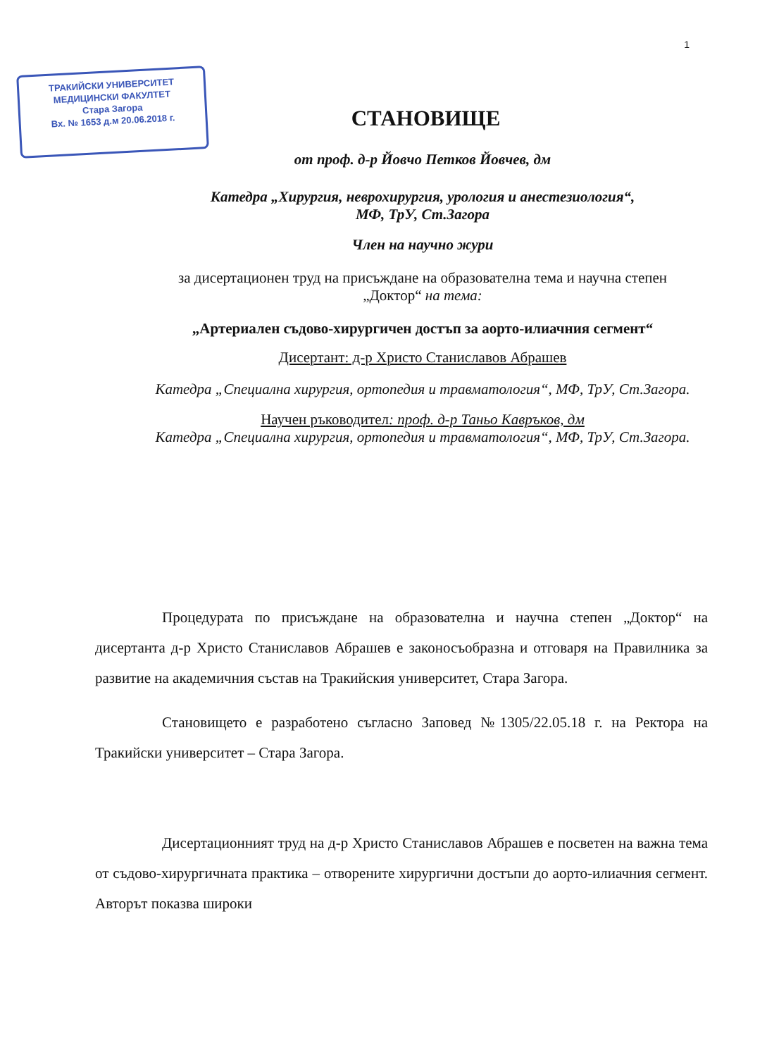1
ТРАКИЙСКИ УНИВЕРСИТЕТ
МЕДИЦИНСКИ ФАКУЛТЕТ
Стара Загора
Вх. № 1653 д.м 20.06.2018 г.
СТАНОВИЩЕ
от проф. д-р Йовчо Петков Йовчев, дм
Катедра „Хирургия, неврохирургия, урология и анестезиология“,
МФ, ТрУ, Ст.Загора
Член на научно жури
за дисертационен труд на присъждане на образователна тема и научна степен „Доктор“ на тема:
„Артериален съдово-хирургичен достъп за аорто-илиачния сегмент“
Дисертант: д-р Христо Станиславов Абрашев
Катедра „Специална хирургия, ортопедия и травматология“, МФ, ТрУ, Ст.Загора.
Научен ръководител: проф. д-р Таньо Кавръков, дм
Катедра „Специална хирургия, ортопедия и травматология“, МФ, ТрУ, Ст.Загора.
Процедурата по присъждане на образователна и научна степен „Доктор“ на дисертанта д-р Христо Станиславов Абрашев е законосъобразна и отговаря на Правилника за развитие на академичния състав на Тракийския университет, Стара Загора.
Становището е разработено съгласно Заповед №1305/22.05.18 г. на Ректора на Тракийски университет – Стара Загора.
Дисертационният труд на д-р Христо Станиславов Абрашев е посветен на важна тема от съдово-хирургичната практика – отворените хирургични достъпи до аорто-илиачния сегмент. Авторът показва широки